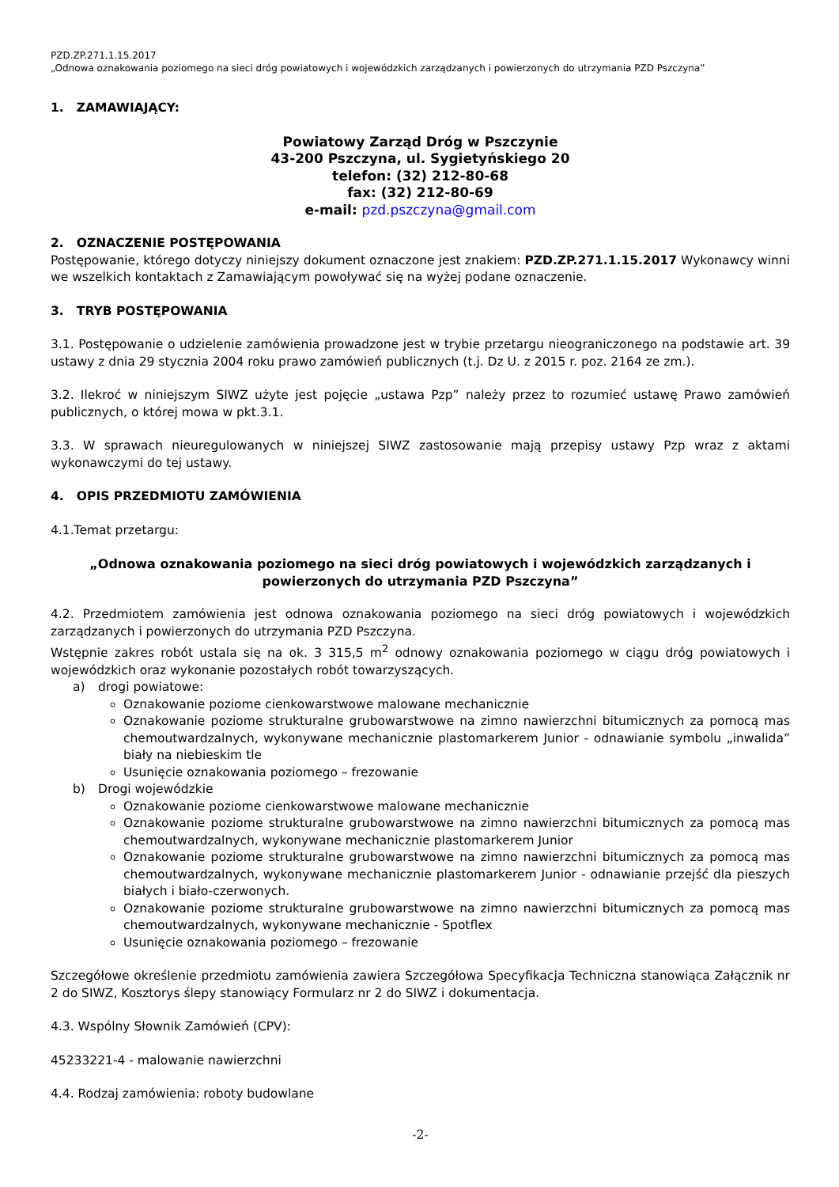PZD.ZP.271.1.15.2017
„Odnowa oznakowania poziomego na sieci dróg powiatowych i wojewódzkich zarządzanych i powierzonych do utrzymania PZD Pszczyna”
1. ZAMAWIAJĄCY:
Powiatowy Zarząd Dróg w Pszczynie
43-200 Pszczyna, ul. Sygietyńskiego 20
telefon: (32) 212-80-68
fax: (32) 212-80-69
e-mail: pzd.pszczyna@gmail.com
2. OZNACZENIE POSTĘPOWANIA
Postępowanie, którego dotyczy niniejszy dokument oznaczone jest znakiem: PZD.ZP.271.1.15.2017 Wykonawcy winni we wszelkich kontaktach z Zamawiającym powoływać się na wyżej podane oznaczenie.
3. TRYB POSTĘPOWANIA
3.1. Postępowanie o udzielenie zamówienia prowadzone jest w trybie przetargu nieograniczonego na podstawie art. 39 ustawy z dnia 29 stycznia 2004 roku prawo zamówień publicznych (t.j. Dz U. z 2015 r. poz. 2164 ze zm.).
3.2. Ilekroć w niniejszym SIWZ użyte jest pojęcie „ustawa Pzp” należy przez to rozumieć ustawę Prawo zamówień publicznych, o której mowa w pkt.3.1.
3.3. W sprawach nieuregulowanych w niniejszej SIWZ zastosowanie mają przepisy ustawy Pzp wraz z aktami wykonawczymi do tej ustawy.
4. OPIS PRZEDMIOTU ZAMÓWIENIA
4.1.Temat przetargu:
„Odnowa oznakowania poziomego na sieci dróg powiatowych i wojewódzkich zarządzanych i powierzonych do utrzymania PZD Pszczyna”
4.2. Przedmiotem zamówienia jest odnowa oznakowania poziomego na sieci dróg powiatowych i wojewódzkich zarządzanych i powierzonych do utrzymania PZD Pszczyna.
Wstępnie zakres robót ustala się na ok. 3 315,5 m<sup>2</sup> odnowy oznakowania poziomego w ciągu dróg powiatowych i wojewódzkich oraz wykonanie pozostałych robót towarzyszących.
a) drogi powiatowe:
Oznakowanie poziome cienkowarstwowe malowane mechanicznie
Oznakowanie poziome strukturalne grubowarstwowe na zimno nawierzchni bitumicznych za pomocą mas chemoutwardzalnych, wykonywane mechanicznie plastomarkerem Junior - odnawianie symbolu „inwalida” biały na niebieskim tle
Usunięcie oznakowania poziomego – frezowanie
b) Drogi wojewódzkie
Oznakowanie poziome cienkowarstwowe malowane mechanicznie
Oznakowanie poziome strukturalne grubowarstwowe na zimno nawierzchni bitumicznych za pomocą mas chemoutwardzalnych, wykonywane mechanicznie plastomarkerem Junior
Oznakowanie poziome strukturalne grubowarstwowe na zimno nawierzchni bitumicznych za pomocą mas chemoutwardzalnych, wykonywane mechanicznie plastomarkerem Junior - odnawianie przejść dla pieszych białych i biało-czerwonych.
Oznakowanie poziome strukturalne grubowarstwowe na zimno nawierzchni bitumicznych za pomocą mas chemoutwardzalnych, wykonywane mechanicznie - Spotflex
Usunięcie oznakowania poziomego – frezowanie
Szczegółowe określenie przedmiotu zamówienia zawiera Szczegółowa Specyfikacja Techniczna stanowiąca Załącznik nr 2 do SIWZ, Kosztorys ślepy stanowiący Formularz nr 2 do SIWZ i dokumentacja.
4.3. Wspólny Słownik Zamówień (CPV):
45233221-4 - malowanie nawierzchni
4.4. Rodzaj zamówienia: roboty budowlane
-2-